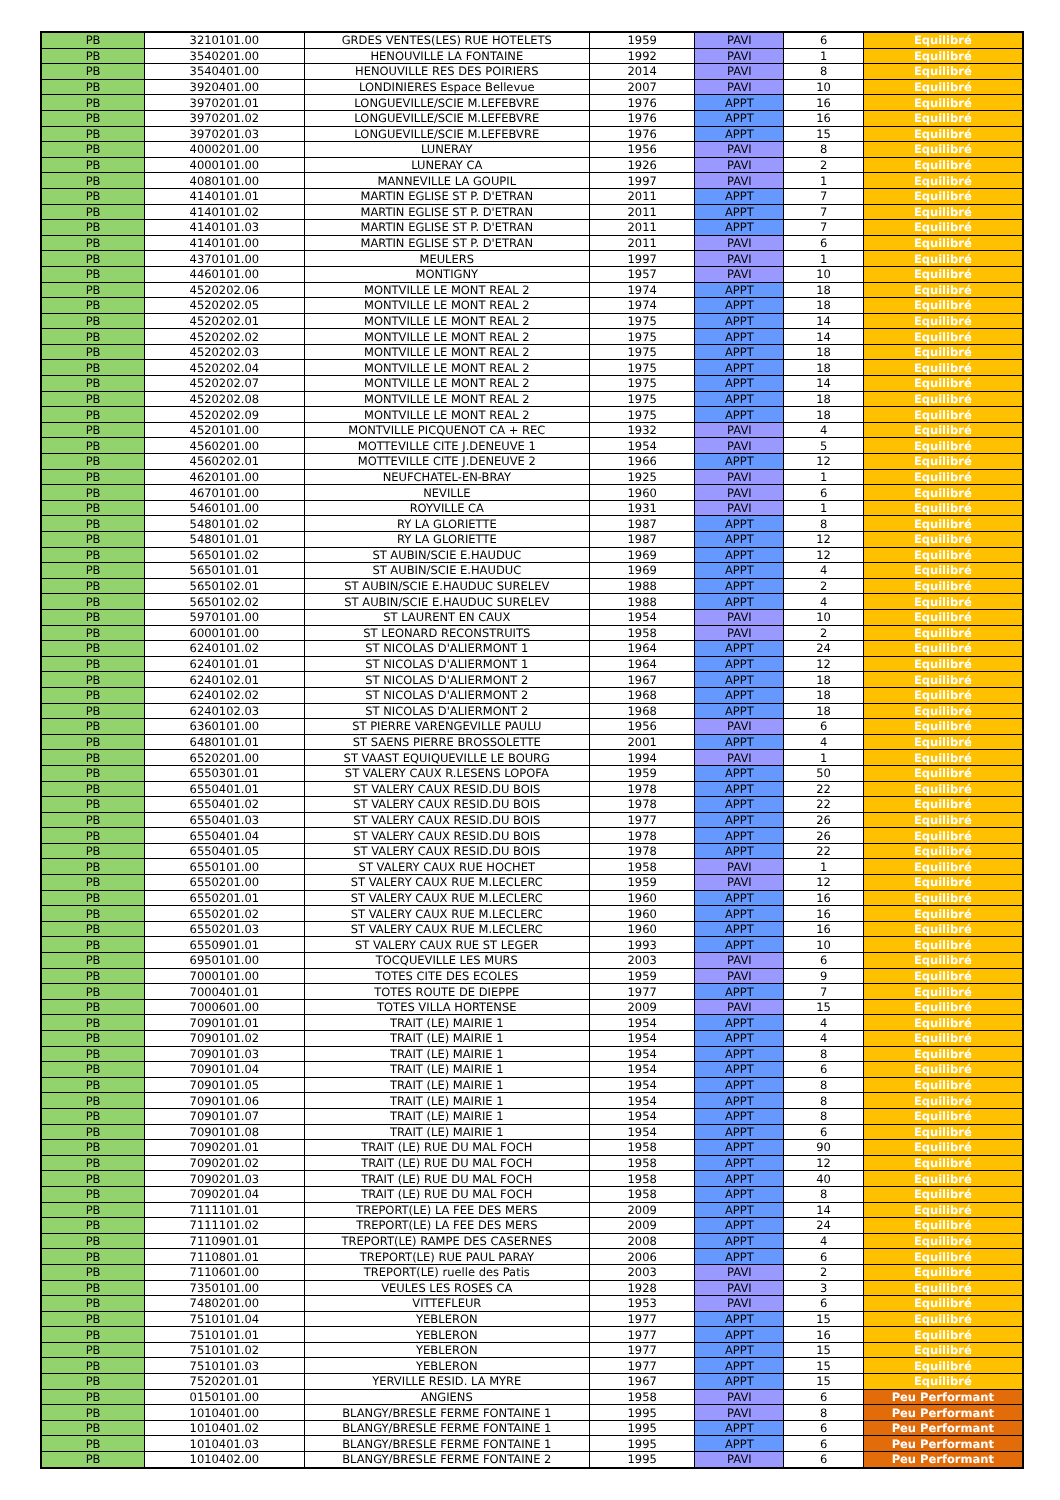| PB | 3210101.00 | GRDES VENTES(LES) RUE HOTELETS | 1959 | PAVI | 6 | Equilibré |
| PB | 3540201.00 | HENOUVILLE LA FONTAINE | 1992 | PAVI | 1 | Equilibré |
| PB | 3540401.00 | HENOUVILLE RES DES POIRIERS | 2014 | PAVI | 8 | Equilibré |
| PB | 3920401.00 | LONDINIERES Espace Bellevue | 2007 | PAVI | 10 | Equilibré |
| PB | 3970201.01 | LONGUEVILLE/SCIE M.LEFEBVRE | 1976 | APPT | 16 | Equilibré |
| PB | 3970201.02 | LONGUEVILLE/SCIE M.LEFEBVRE | 1976 | APPT | 16 | Equilibré |
| PB | 3970201.03 | LONGUEVILLE/SCIE M.LEFEBVRE | 1976 | APPT | 15 | Equilibré |
| PB | 4000201.00 | LUNERAY | 1956 | PAVI | 8 | Equilibré |
| PB | 4000101.00 | LUNERAY CA | 1926 | PAVI | 2 | Equilibré |
| PB | 4080101.00 | MANNEVILLE LA GOUPIL | 1997 | PAVI | 1 | Equilibré |
| PB | 4140101.01 | MARTIN EGLISE ST P. D'ETRAN | 2011 | APPT | 7 | Equilibré |
| PB | 4140101.02 | MARTIN EGLISE ST P. D'ETRAN | 2011 | APPT | 7 | Equilibré |
| PB | 4140101.03 | MARTIN EGLISE ST P. D'ETRAN | 2011 | APPT | 7 | Equilibré |
| PB | 4140101.00 | MARTIN EGLISE ST P. D'ETRAN | 2011 | PAVI | 6 | Equilibré |
| PB | 4370101.00 | MEULERS | 1997 | PAVI | 1 | Equilibré |
| PB | 4460101.00 | MONTIGNY | 1957 | PAVI | 10 | Equilibré |
| PB | 4520202.06 | MONTVILLE LE MONT REAL 2 | 1974 | APPT | 18 | Equilibré |
| PB | 4520202.05 | MONTVILLE LE MONT REAL 2 | 1974 | APPT | 18 | Equilibré |
| PB | 4520202.01 | MONTVILLE LE MONT REAL 2 | 1975 | APPT | 14 | Equilibré |
| PB | 4520202.02 | MONTVILLE LE MONT REAL 2 | 1975 | APPT | 14 | Equilibré |
| PB | 4520202.03 | MONTVILLE LE MONT REAL 2 | 1975 | APPT | 18 | Equilibré |
| PB | 4520202.04 | MONTVILLE LE MONT REAL 2 | 1975 | APPT | 18 | Equilibré |
| PB | 4520202.07 | MONTVILLE LE MONT REAL 2 | 1975 | APPT | 14 | Equilibré |
| PB | 4520202.08 | MONTVILLE LE MONT REAL 2 | 1975 | APPT | 18 | Equilibré |
| PB | 4520202.09 | MONTVILLE LE MONT REAL 2 | 1975 | APPT | 18 | Equilibré |
| PB | 4520101.00 | MONTVILLE PICQUENOT CA + REC | 1932 | PAVI | 4 | Equilibré |
| PB | 4560201.00 | MOTTEVILLE CITE J.DENEUVE 1 | 1954 | PAVI | 5 | Equilibré |
| PB | 4560202.01 | MOTTEVILLE CITE J.DENEUVE 2 | 1966 | APPT | 12 | Equilibré |
| PB | 4620101.00 | NEUFCHATEL-EN-BRAY | 1925 | PAVI | 1 | Equilibré |
| PB | 4670101.00 | NEVILLE | 1960 | PAVI | 6 | Equilibré |
| PB | 5460101.00 | ROYVILLE CA | 1931 | PAVI | 1 | Equilibré |
| PB | 5480101.02 | RY LA GLORIETTE | 1987 | APPT | 8 | Equilibré |
| PB | 5480101.01 | RY LA GLORIETTE | 1987 | APPT | 12 | Equilibré |
| PB | 5650101.02 | ST AUBIN/SCIE E.HAUDUC | 1969 | APPT | 12 | Equilibré |
| PB | 5650101.01 | ST AUBIN/SCIE E.HAUDUC | 1969 | APPT | 4 | Equilibré |
| PB | 5650102.01 | ST AUBIN/SCIE E.HAUDUC SURELEV | 1988 | APPT | 2 | Equilibré |
| PB | 5650102.02 | ST AUBIN/SCIE E.HAUDUC SURELEV | 1988 | APPT | 4 | Equilibré |
| PB | 5970101.00 | ST LAURENT EN CAUX | 1954 | PAVI | 10 | Equilibré |
| PB | 6000101.00 | ST LEONARD RECONSTRUITS | 1958 | PAVI | 2 | Equilibré |
| PB | 6240101.02 | ST NICOLAS D'ALIERMONT 1 | 1964 | APPT | 24 | Equilibré |
| PB | 6240101.01 | ST NICOLAS D'ALIERMONT 1 | 1964 | APPT | 12 | Equilibré |
| PB | 6240102.01 | ST NICOLAS D'ALIERMONT 2 | 1967 | APPT | 18 | Equilibré |
| PB | 6240102.02 | ST NICOLAS D'ALIERMONT 2 | 1968 | APPT | 18 | Equilibré |
| PB | 6240102.03 | ST NICOLAS D'ALIERMONT 2 | 1968 | APPT | 18 | Equilibré |
| PB | 6360101.00 | ST PIERRE VARENGEVILLE PAULU | 1956 | PAVI | 6 | Equilibré |
| PB | 6480101.01 | ST SAENS PIERRE BROSSOLETTE | 2001 | APPT | 4 | Equilibré |
| PB | 6520201.00 | ST VAAST EQUIQUEVILLE LE BOURG | 1994 | PAVI | 1 | Equilibré |
| PB | 6550301.01 | ST VALERY CAUX R.LESENS LOPOFA | 1959 | APPT | 50 | Equilibré |
| PB | 6550401.01 | ST VALERY CAUX RESID.DU BOIS | 1978 | APPT | 22 | Equilibré |
| PB | 6550401.02 | ST VALERY CAUX RESID.DU BOIS | 1978 | APPT | 22 | Equilibré |
| PB | 6550401.03 | ST VALERY CAUX RESID.DU BOIS | 1977 | APPT | 26 | Equilibré |
| PB | 6550401.04 | ST VALERY CAUX RESID.DU BOIS | 1978 | APPT | 26 | Equilibré |
| PB | 6550401.05 | ST VALERY CAUX RESID.DU BOIS | 1978 | APPT | 22 | Equilibré |
| PB | 6550101.00 | ST VALERY CAUX RUE HOCHET | 1958 | PAVI | 1 | Equilibré |
| PB | 6550201.00 | ST VALERY CAUX RUE M.LECLERC | 1959 | PAVI | 12 | Equilibré |
| PB | 6550201.01 | ST VALERY CAUX RUE M.LECLERC | 1960 | APPT | 16 | Equilibré |
| PB | 6550201.02 | ST VALERY CAUX RUE M.LECLERC | 1960 | APPT | 16 | Equilibré |
| PB | 6550201.03 | ST VALERY CAUX RUE M.LECLERC | 1960 | APPT | 16 | Equilibré |
| PB | 6550901.01 | ST VALERY CAUX RUE ST LEGER | 1993 | APPT | 10 | Equilibré |
| PB | 6950101.00 | TOCQUEVILLE LES MURS | 2003 | PAVI | 6 | Equilibré |
| PB | 7000101.00 | TOTES CITE DES ECOLES | 1959 | PAVI | 9 | Equilibré |
| PB | 7000401.01 | TOTES ROUTE DE DIEPPE | 1977 | APPT | 7 | Equilibré |
| PB | 7000601.00 | TOTES VILLA HORTENSE | 2009 | PAVI | 15 | Equilibré |
| PB | 7090101.01 | TRAIT (LE) MAIRIE 1 | 1954 | APPT | 4 | Equilibré |
| PB | 7090101.02 | TRAIT (LE) MAIRIE 1 | 1954 | APPT | 4 | Equilibré |
| PB | 7090101.03 | TRAIT (LE) MAIRIE 1 | 1954 | APPT | 8 | Equilibré |
| PB | 7090101.04 | TRAIT (LE) MAIRIE 1 | 1954 | APPT | 6 | Equilibré |
| PB | 7090101.05 | TRAIT (LE) MAIRIE 1 | 1954 | APPT | 8 | Equilibré |
| PB | 7090101.06 | TRAIT (LE) MAIRIE 1 | 1954 | APPT | 8 | Equilibré |
| PB | 7090101.07 | TRAIT (LE) MAIRIE 1 | 1954 | APPT | 8 | Equilibré |
| PB | 7090101.08 | TRAIT (LE) MAIRIE 1 | 1954 | APPT | 6 | Equilibré |
| PB | 7090201.01 | TRAIT (LE) RUE DU MAL FOCH | 1958 | APPT | 90 | Equilibré |
| PB | 7090201.02 | TRAIT (LE) RUE DU MAL FOCH | 1958 | APPT | 12 | Equilibré |
| PB | 7090201.03 | TRAIT (LE) RUE DU MAL FOCH | 1958 | APPT | 40 | Equilibré |
| PB | 7090201.04 | TRAIT (LE) RUE DU MAL FOCH | 1958 | APPT | 8 | Equilibré |
| PB | 7111101.01 | TREPORT(LE) LA FEE DES MERS | 2009 | APPT | 14 | Equilibré |
| PB | 7111101.02 | TREPORT(LE) LA FEE DES MERS | 2009 | APPT | 24 | Equilibré |
| PB | 7110901.01 | TREPORT(LE) RAMPE DES CASERNES | 2008 | APPT | 4 | Equilibré |
| PB | 7110801.01 | TREPORT(LE) RUE PAUL PARAY | 2006 | APPT | 6 | Equilibré |
| PB | 7110601.00 | TREPORT(LE) ruelle des Patis | 2003 | PAVI | 2 | Equilibré |
| PB | 7350101.00 | VEULES LES ROSES CA | 1928 | PAVI | 3 | Equilibré |
| PB | 7480201.00 | VITTEFLEUR | 1953 | PAVI | 6 | Equilibré |
| PB | 7510101.04 | YEBLERON | 1977 | APPT | 15 | Equilibré |
| PB | 7510101.01 | YEBLERON | 1977 | APPT | 16 | Equilibré |
| PB | 7510101.02 | YEBLERON | 1977 | APPT | 15 | Equilibré |
| PB | 7510101.03 | YEBLERON | 1977 | APPT | 15 | Equilibré |
| PB | 7520201.01 | YERVILLE RESID. LA MYRE | 1967 | APPT | 15 | Equilibré |
| PB | 0150101.00 | ANGIENS | 1958 | PAVI | 6 | Peu Performant |
| PB | 1010401.00 | BLANGY/BRESLE FERME FONTAINE 1 | 1995 | PAVI | 8 | Peu Performant |
| PB | 1010401.02 | BLANGY/BRESLE FERME FONTAINE 1 | 1995 | APPT | 6 | Peu Performant |
| PB | 1010401.03 | BLANGY/BRESLE FERME FONTAINE 1 | 1995 | APPT | 6 | Peu Performant |
| PB | 1010402.00 | BLANGY/BRESLE FERME FONTAINE 2 | 1995 | PAVI | 6 | Peu Performant |